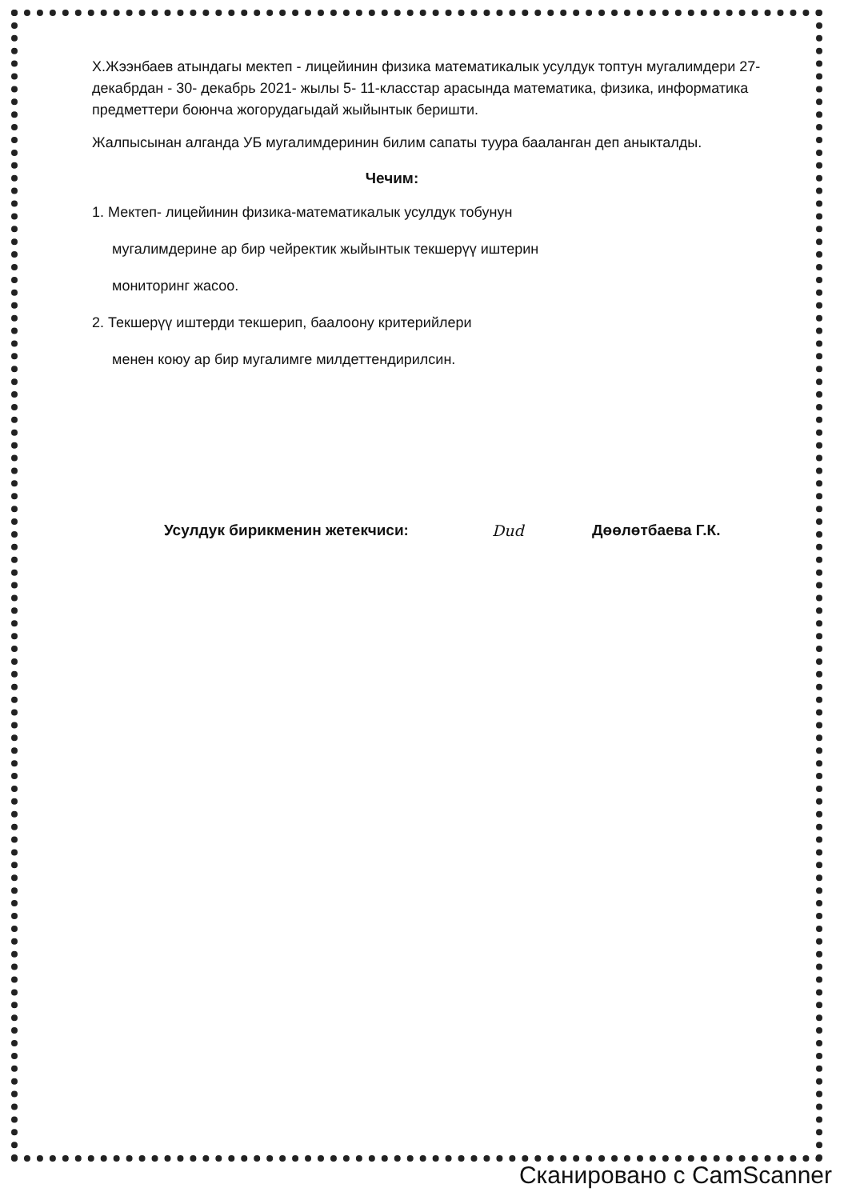Х.Жээнбаев атындагы мектеп - лицейинин физика математикалык усулдук топтун мугалимдери 27-декабрдан - 30- декабрь 2021- жылы 5- 11-класстар арасында математика, физика, информатика предметтери боюнча жогорудагыдай жыйынтык беришти.
Жалпысынан алганда УБ мугалимдеринин билим сапаты туура бааланган деп аныкталды.
Чечим:
1. Мектеп- лицейинин физика-математикалык усулдук тобунун
мугалимдерине ар бир чейректик жыйынтык текшерүү иштерин
мониторинг жасоо.
2. Текшерүү иштерди текшерип, баалоону критерийлери
менен коюу ар бир мугалимге милдеттендирилсин.
Усулдук бирикменин жетекчиси: Dud Дөөлөтбаева Г.К.
Сканировано с CamScanner